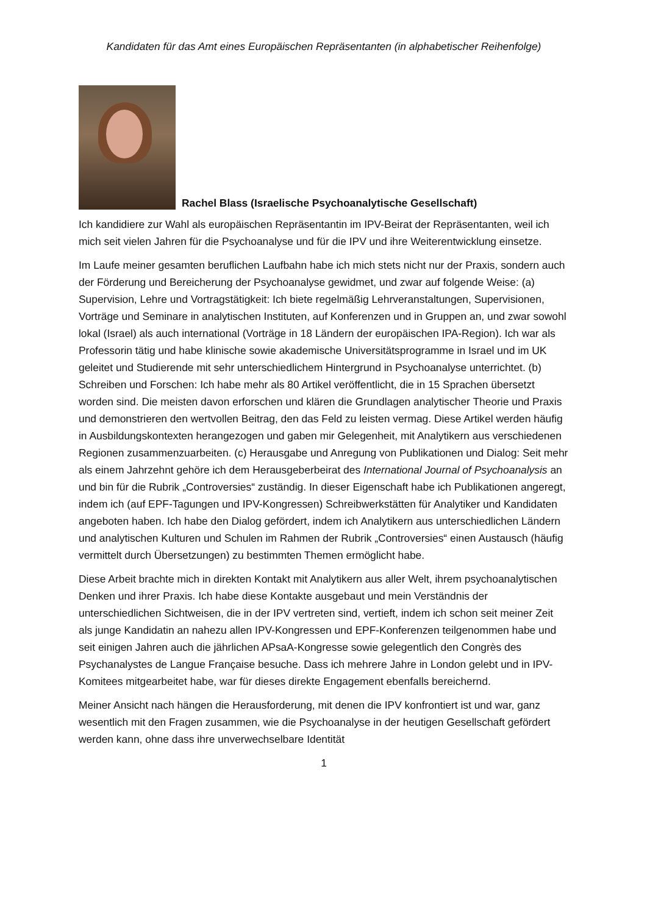Kandidaten für das Amt eines Europäischen Repräsentanten (in alphabetischer Reihenfolge)
Rachel Blass (Israelische Psychoanalytische Gesellschaft)
Ich kandidiere zur Wahl als europäischen Repräsentantin im IPV-Beirat der Repräsentanten, weil ich mich seit vielen Jahren für die Psychoanalyse und für die IPV und ihre Weiterentwicklung einsetze.
Im Laufe meiner gesamten beruflichen Laufbahn habe ich mich stets nicht nur der Praxis, sondern auch der Förderung und Bereicherung der Psychoanalyse gewidmet, und zwar auf folgende Weise: (a) Supervision, Lehre und Vortragstätigkeit: Ich biete regelmäßig Lehrveranstaltungen, Supervisionen, Vorträge und Seminare in analytischen Instituten, auf Konferenzen und in Gruppen an, und zwar sowohl lokal (Israel) als auch international (Vorträge in 18 Ländern der europäischen IPA-Region). Ich war als Professorin tätig und habe klinische sowie akademische Universitätsprogramme in Israel und im UK geleitet und Studierende mit sehr unterschiedlichem Hintergrund in Psychoanalyse unterrichtet. (b) Schreiben und Forschen: Ich habe mehr als 80 Artikel veröffentlicht, die in 15 Sprachen übersetzt worden sind. Die meisten davon erforschen und klären die Grundlagen analytischer Theorie und Praxis und demonstrieren den wertvollen Beitrag, den das Feld zu leisten vermag. Diese Artikel werden häufig in Ausbildungskontexten herangezogen und gaben mir Gelegenheit, mit Analytikern aus verschiedenen Regionen zusammenzuarbeiten. (c) Herausgabe und Anregung von Publikationen und Dialog: Seit mehr als einem Jahrzehnt gehöre ich dem Herausgeberbeirat des International Journal of Psychoanalysis an und bin für die Rubrik „Controversies“ zuständig. In dieser Eigenschaft habe ich Publikationen angeregt, indem ich (auf EPF-Tagungen und IPV-Kongressen) Schreibwerkstätten für Analytiker und Kandidaten angeboten haben. Ich habe den Dialog gefördert, indem ich Analytikern aus unterschiedlichen Ländern und analytischen Kulturen und Schulen im Rahmen der Rubrik „Controversies“ einen Austausch (häufig vermittelt durch Übersetzungen) zu bestimmten Themen ermöglicht habe.
Diese Arbeit brachte mich in direkten Kontakt mit Analytikern aus aller Welt, ihrem psychoanalytischen Denken und ihrer Praxis. Ich habe diese Kontakte ausgebaut und mein Verständnis der unterschiedlichen Sichtweisen, die in der IPV vertreten sind, vertieft, indem ich schon seit meiner Zeit als junge Kandidatin an nahezu allen IPV-Kongressen und EPF-Konferenzen teilgenommen habe und seit einigen Jahren auch die jährlichen APsaA-Kongresse sowie gelegentlich den Congrès des Psychanalystes de Langue Française besuche. Dass ich mehrere Jahre in London gelebt und in IPV-Komitees mitgearbeitet habe, war für dieses direkte Engagement ebenfalls bereichernd.
Meiner Ansicht nach hängen die Herausforderung, mit denen die IPV konfrontiert ist und war, ganz wesentlich mit den Fragen zusammen, wie die Psychoanalyse in der heutigen Gesellschaft gefördert werden kann, ohne dass ihre unverwechselbare Identität
1